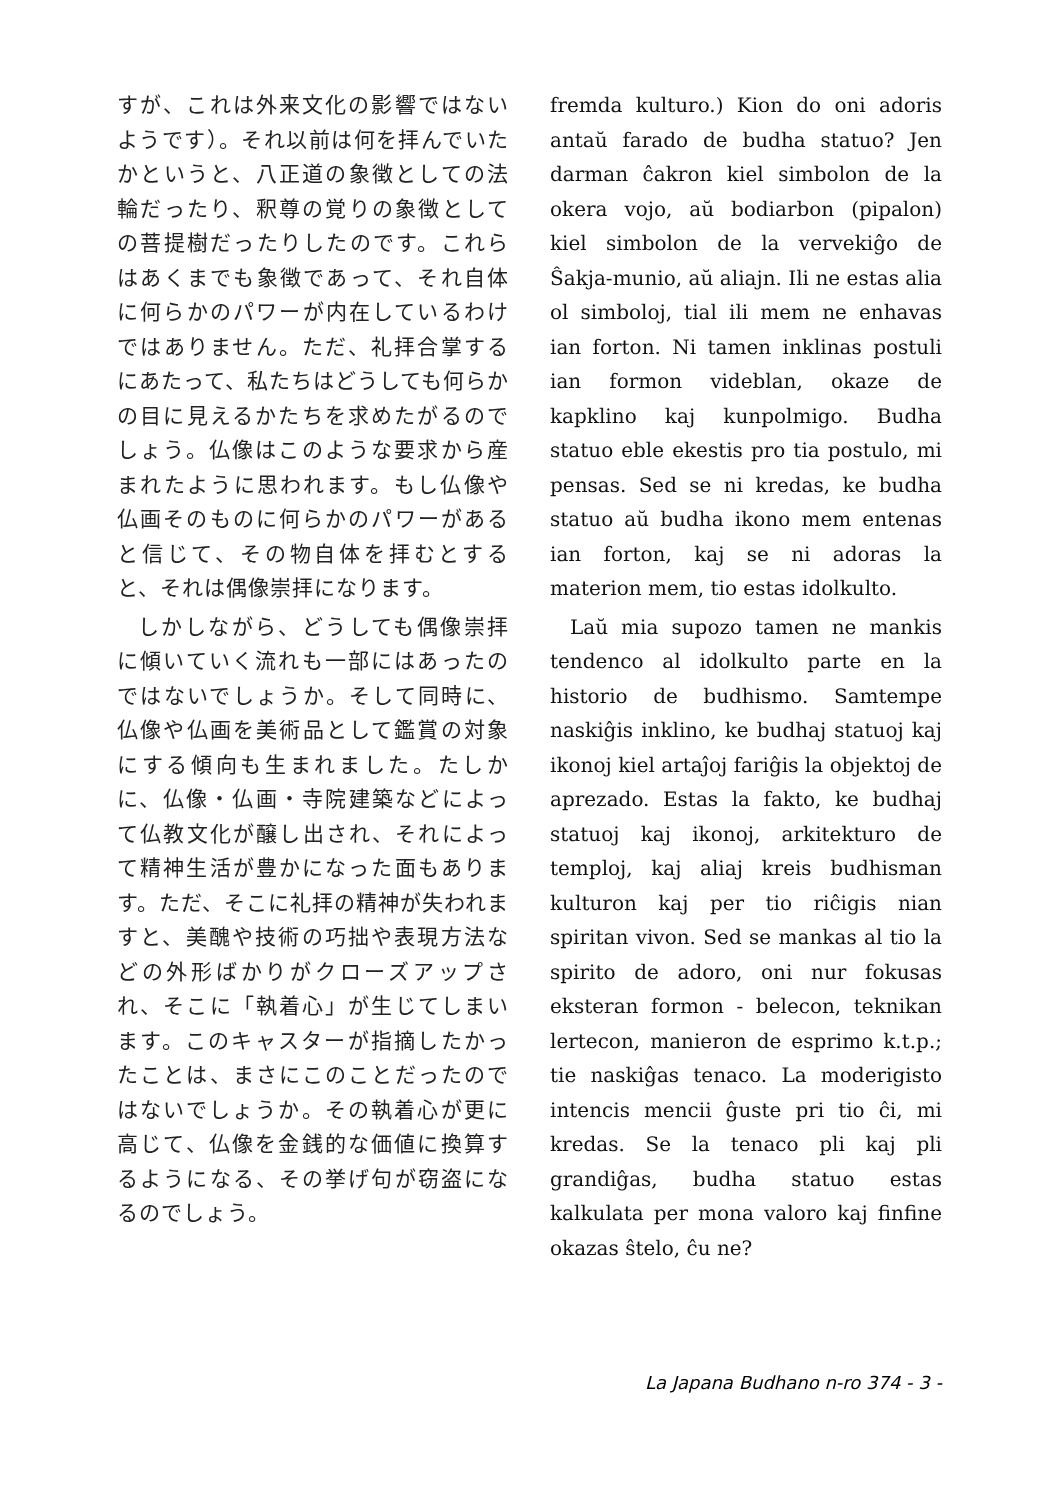すが、これは外来文化の影響ではないようです）。それ以前は何を拝んでいたかというと、八正道の象徴としての法輪だったり、釈尊の覚りの象徴としての菩提樹だったりしたのです。これらはあくまでも象徴であって、それ自体に何らかのパワーが内在しているわけではありません。ただ、礼拝合掌するにあたって、私たちはどうしても何らかの目に見えるかたちを求めたがるのでしょう。仏像はこのような要求から産まれたように思われます。もし仏像や仏画そのものに何らかのパワーがあると信じて、その物自体を拝むとすると、それは偶像崇拝になります。
しかしながら、どうしても偶像崇拝に傾いていく流れも一部にはあったのではないでしょうか。そして同時に、仏像や仏画を美術品として鑑賞の対象にする傾向も生まれました。たしかに、仏像・仏画・寺院建築などによって仏教文化が醸し出され、それによって精神生活が豊かになった面もあります。ただ、そこに礼拝の精神が失われますと、美醜や技術の巧拙や表現方法などの外形ばかりがクローズアップされ、そこに「執着心」が生じてしまいます。このキャスターが指摘したかったことは、まさにこのことだったのではないでしょうか。その執着心が更に高じて、仏像を金銭的な価値に換算するようになる、その挙げ句が窃盗になるのでしょう。
fremda kulturo.) Kion do oni adoris antaŭ farado de budha statuo? Jen darman ĉakron kiel simbolon de la okera vojo, aŭ bodiarbon (pipalon) kiel simbolon de la vervekiĝo de Ŝakja-munio, aŭ aliajn. Ili ne estas alia ol simboloj, tial ili mem ne enhavas ian forton. Ni tamen inklinas postuli ian formon videblan, okaze de kapklino kaj kunpolmigo. Budha statuo eble ekestis pro tia postulo, mi pensas. Sed se ni kredas, ke budha statuo aŭ budha ikono mem entenas ian forton, kaj se ni adoras la materion mem, tio estas idolkulto.
Laŭ mia supozo tamen ne mankis tendenco al idolkulto parte en la historio de budhismo. Samtempe naskiĝis inklino, ke budhaj statuoj kaj ikonoj kiel artaĵoj fariĝis la objektoj de aprezado. Estas la fakto, ke budhaj statuoj kaj ikonoj, arkitekturo de temploj, kaj aliaj kreis budhisman kulturon kaj per tio riĉigis nian spiritan vivon. Sed se mankas al tio la spirito de adoro, oni nur fokusas eksteran formon - belecon, teknikan lertecon, manieron de esprimo k.t.p.; tie naskiĝas tenaco. La moderigisto intencis mencii ĝuste pri tio ĉi, mi kredas. Se la tenaco pli kaj pli grandiĝas, budha statuo estas kalkulata per mona valoro kaj finfine okazas ŝtelo, ĉu ne?
La Japana Budhano n-ro 374 - 3 -